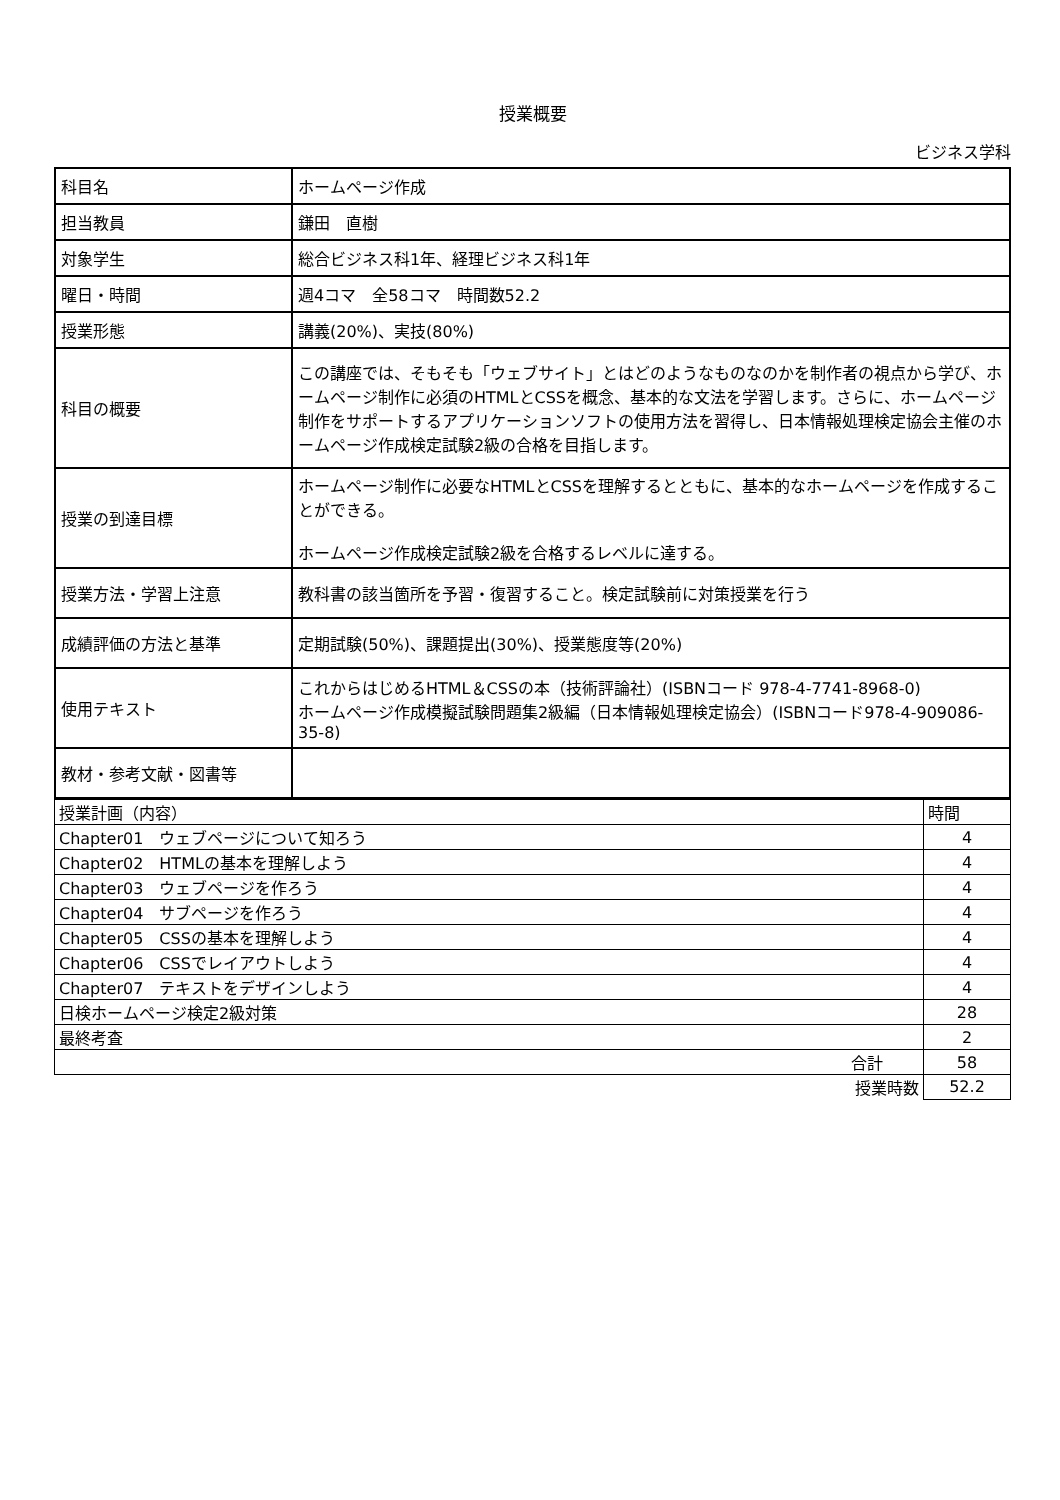授業概要
ビジネス学科
| 科目名 | ホームページ作成 |
| 担当教員 | 鎌田 直樹 |
| 対象学生 | 総合ビジネス科1年、経理ビジネス科1年 |
| 曜日・時間 | 週4コマ 全58コマ 時間数52.2 |
| 授業形態 | 講義(20%)、実技(80%) |
| 科目の概要 | この講座では、そもそも「ウェブサイト」とはどのようなものなのかを制作者の視点から学び、ホームページ制作に必須のHTMLとCSSを概念、基本的な文法を学習します。さらに、ホームページ制作をサポートするアプリケーションソフトの使用方法を習得し、日本情報処理検定協会主催のホームページ作成検定試験2級の合格を目指します。 |
| 授業の到達目標 | ホームページ制作に必要なHTMLとCSSを理解するとともに、基本的なホームページを作成することができる。 ホームページ作成検定試験2級を合格するレベルに達する。 |
| 授業方法・学習上注意 | 教科書の該当箇所を予習・復習すること。検定試験前に対策授業を行う |
| 成績評価の方法と基準 | 定期試験(50%)、課題提出(30%)、授業態度等(20%) |
| 使用テキスト | これからはじめるHTML＆CSSの本（技術評論社）(ISBNコード 978-4-7741-8968-0) ホームページ作成模擬試験問題集2級編（日本情報処理検定協会）(ISBNコード978-4-909086-35-8) |
| 教材・参考文献・図書等 | |
| 授業計画（内容） | 時間 |
| Chapter01 ウェブページについて知ろう | 4 |
| Chapter02 HTMLの基本を理解しよう | 4 |
| Chapter03 ウェブページを作ろう | 4 |
| Chapter04 サブページを作ろう | 4 |
| Chapter05 CSSの基本を理解しよう | 4 |
| Chapter06 CSSでレイアウトしよう | 4 |
| Chapter07 テキストをデザインしよう | 4 |
| 日検ホームページ検定2級対策 | 28 |
| 最終考査 | 2 |
| 合計 | 58 |
| 授業時数 | 52.2 |